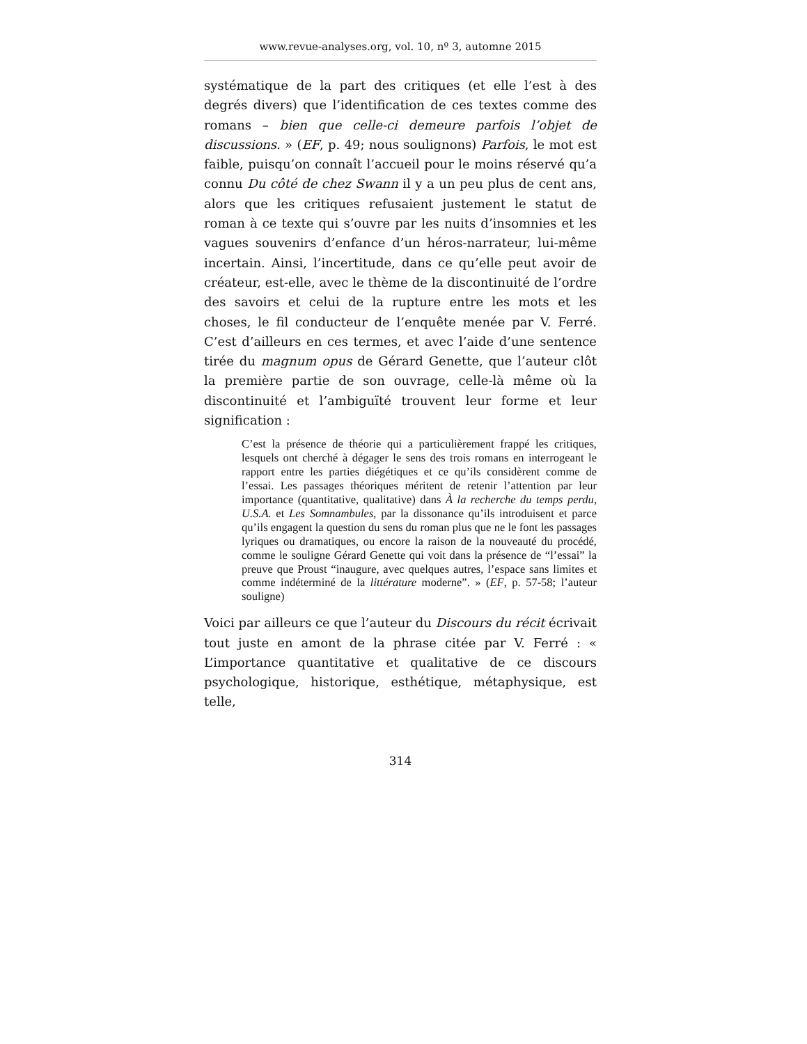www.revue-analyses.org, vol. 10, nº 3, automne 2015
systématique de la part des critiques (et elle l’est à des degrés divers) que l’identification de ces textes comme des romans – bien que celle-ci demeure parfois l’objet de discussions. » (EF, p. 49; nous soulignons) Parfois, le mot est faible, puisqu’on connaît l’accueil pour le moins réservé qu’a connu Du côté de chez Swann il y a un peu plus de cent ans, alors que les critiques refusaient justement le statut de roman à ce texte qui s’ouvre par les nuits d’insomnies et les vagues souvenirs d’enfance d’un héros-narrateur, lui-même incertain. Ainsi, l’incertitude, dans ce qu’elle peut avoir de créateur, est-elle, avec le thème de la discontinuité de l’ordre des savoirs et celui de la rupture entre les mots et les choses, le fil conducteur de l’enquête menée par V. Ferré. C’est d’ailleurs en ces termes, et avec l’aide d’une sentence tirée du magnum opus de Gérard Genette, que l’auteur clôt la première partie de son ouvrage, celle-là même où la discontinuité et l’ambiguïté trouvent leur forme et leur signification :
C’est la présence de théorie qui a particulièrement frappé les critiques, lesquels ont cherché à dégager le sens des trois romans en interrogeant le rapport entre les parties diégétiques et ce qu’ils considèrent comme de l’essai. Les passages théoriques méritent de retenir l’attention par leur importance (quantitative, qualitative) dans À la recherche du temps perdu, U.S.A. et Les Somnambules, par la dissonance qu’ils introduisent et parce qu’ils engagent la question du sens du roman plus que ne le font les passages lyriques ou dramatiques, ou encore la raison de la nouveauté du procédé, comme le souligne Gérard Genette qui voit dans la présence de “l’essai” la preuve que Proust “inaugure, avec quelques autres, l’espace sans limites et comme indéterminé de la littérature moderne”. » (EF, p. 57-58; l’auteur souligne)
Voici par ailleurs ce que l’auteur du Discours du récit écrivait tout juste en amont de la phrase citée par V. Ferré : « L’importance quantitative et qualitative de ce discours psychologique, historique, esthétique, métaphysique, est telle,
314